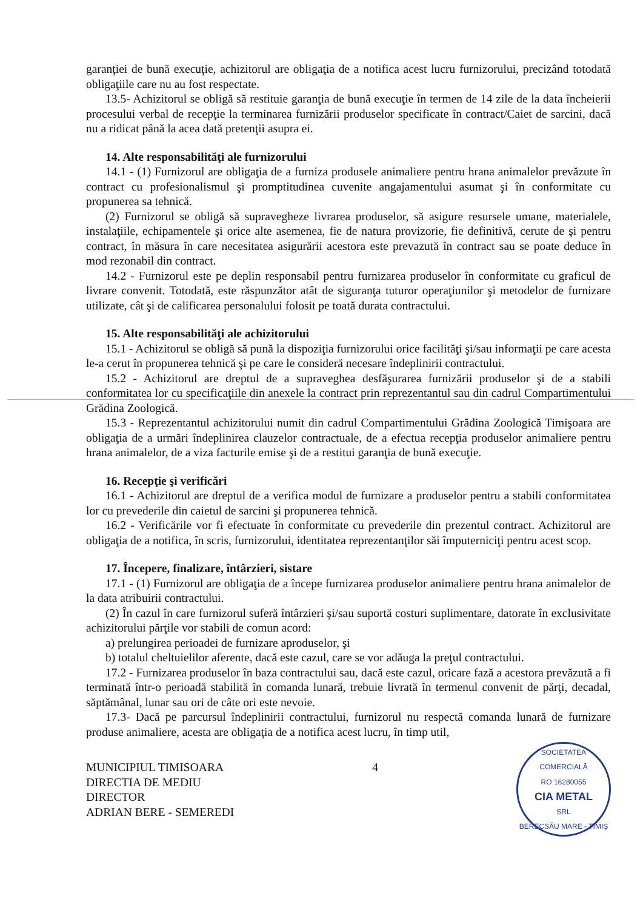garanţiei de bună execuţie, achizitorul are obligaţia de a notifica acest lucru furnizorului, precizând totodată obligaţiile care nu au fost respectate.
13.5- Achizitorul se obligă să restituie garanţia de bună execuţie în termen de 14 zile de la data încheierii procesului verbal de recepţie la terminarea furnizării produselor specificate în contract/Caiet de sarcini, dacă nu a ridicat până la acea dată pretenţii asupra ei.
14. Alte responsabilităţi ale furnizorului
14.1 - (1) Furnizorul are obligaţia de a furniza produsele animaliere pentru hrana animalelor prevăzute în contract cu profesionalismul şi promptitudinea cuvenite angajamentului asumat şi în conformitate cu propunerea sa tehnică.
(2) Furnizorul se obligă să supravegheze livrarea produselor, să asigure resursele umane, materialele, instalaţiile, echipamentele şi orice alte asemenea, fie de natura provizorie, fie definitivă, cerute de şi pentru contract, în măsura în care necesitatea asigurării acestora este prevazută în contract sau se poate deduce în mod rezonabil din contract.
14.2 - Furnizorul este pe deplin responsabil pentru furnizarea produselor în conformitate cu graficul de livrare convenit. Totodată, este răspunzător atât de siguranţa tuturor operaţiunilor şi metodelor de furnizare utilizate, cât şi de calificarea personalului folosit pe toată durata contractului.
15. Alte responsabilităţi ale achizitorului
15.1 - Achizitorul se obligă să pună la dispoziţia furnizorului orice facilităţi şi/sau informaţii pe care acesta le-a cerut în propunerea tehnică şi pe care le consideră necesare îndeplinirii contractului.
15.2 - Achizitorul are dreptul de a supraveghea desfăşurarea furnizării produselor şi de a stabili conformitatea lor cu specificaţiile din anexele la contract prin reprezentantul sau din cadrul Compartimentului Grădina Zoologică.
15.3 - Reprezentantul achizitorului numit din cadrul Compartimentului Grădina Zoologică Timişoara are obligaţia de a urmări îndeplinirea clauzelor contractuale, de a efectua recepţia produselor animaliere pentru hrana animalelor, de a viza facturile emise şi de a restitui garanţia de bună execuţie.
16. Recepţie şi verificări
16.1 - Achizitorul are dreptul de a verifica modul de furnizare a produselor pentru a stabili conformitatea lor cu prevederile din caietul de sarcini şi propunerea tehnică.
16.2 - Verificările vor fi efectuate în conformitate cu prevederile din prezentul contract. Achizitorul are obligaţia de a notifica, în scris, furnizorului, identitatea reprezentanţilor săi împuterniciţi pentru acest scop.
17. Începere, finalizare, întârzieri, sistare
17.1 - (1) Furnizorul are obligaţia de a începe furnizarea produselor animaliere pentru hrana animalelor de la data atribuirii contractului.
(2) În cazul în care furnizorul suferă întârzieri şi/sau suportă costuri suplimentare, datorate în exclusivitate achizitorului părţile vor stabili de comun acord:
a) prelungirea perioadei de furnizare aproduselor, şi
b) totalul cheltuielilor aferente, dacă este cazul, care se vor adăuga la preţul contractului.
17.2 - Furnizarea produselor în baza contractului sau, dacă este cazul, oricare fază a acestora prevăzută a fi terminată într-o perioadă stabilită în comanda lunară, trebuie livrată în termenul convenit de părţi, decadal, săptămânal, lunar sau ori de câte ori este nevoie.
17.3- Dacă pe parcursul îndeplinirii contractului, furnizorul nu respectă comanda lunară de furnizare produse animaliere, acesta are obligaţia de a notifica acest lucru, în timp util,
MUNICIPIUL TIMISOARA
DIRECTIA DE MEDIU
DIRECTOR
ADRIAN BERE - SEMEREDI
4
SOCIETATEA COMERCIALĂ
RO 16280055
CIA METAL
SRL
BERECSĂU MARE - TIMIŞ